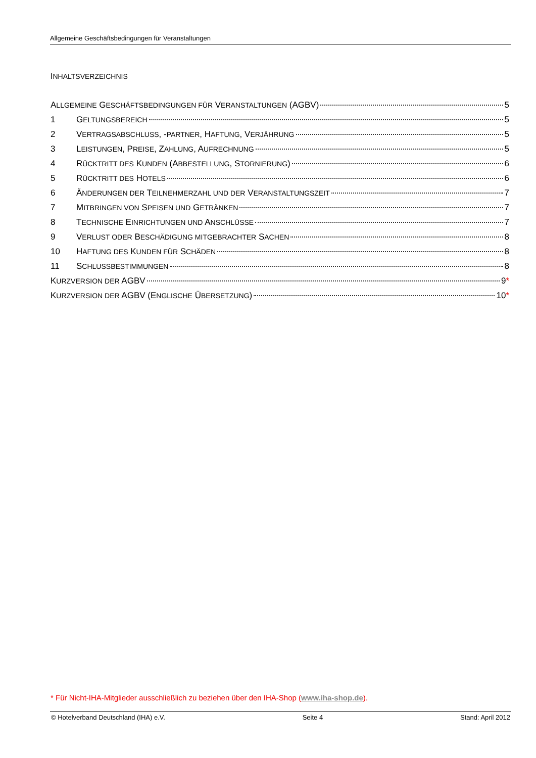Allgemeine Geschäftsbedingungen für Veranstaltungen
INHALTSVERZEICHNIS
ALLGEMEINE GESCHÄFTSBEDINGUNGEN FÜR VERANSTALTUNGEN (AGBV) 5
1 GELTUNGSBEREICH 5
2 VERTRAGSABSCHLUSS, -PARTNER, HAFTUNG, VERJÄHRUNG 5
3 LEISTUNGEN, PREISE, ZAHLUNG, AUFRECHNUNG 5
4 RÜCKTRITT DES KUNDEN (ABBESTELLUNG, STORNIERUNG) 6
5 RÜCKTRITT DES HOTELS 6
6 ÄNDERUNGEN DER TEILNEHMERZAHL UND DER VERANSTALTUNGSZEIT 7
7 MITBRINGEN VON SPEISEN UND GETRÄNKEN 7
8 TECHNISCHE EINRICHTUNGEN UND ANSCHLÜSSE 7
9 VERLUST ODER BESCHÄDIGUNG MITGEBRACHTER SACHEN 8
10 HAFTUNG DES KUNDEN FÜR SCHÄDEN 8
11 SCHLUSSBESTIMMUNGEN 8
KURZVERSION DER AGBV 9*
KURZVERSION DER AGBV (ENGLISCHE ÜBERSETZUNG) 10*
* Für Nicht-IHA-Mitglieder ausschließlich zu beziehen über den IHA-Shop (www.iha-shop.de).
© Hotelverband Deutschland (IHA) e.V. Seite 4 Stand: April 2012